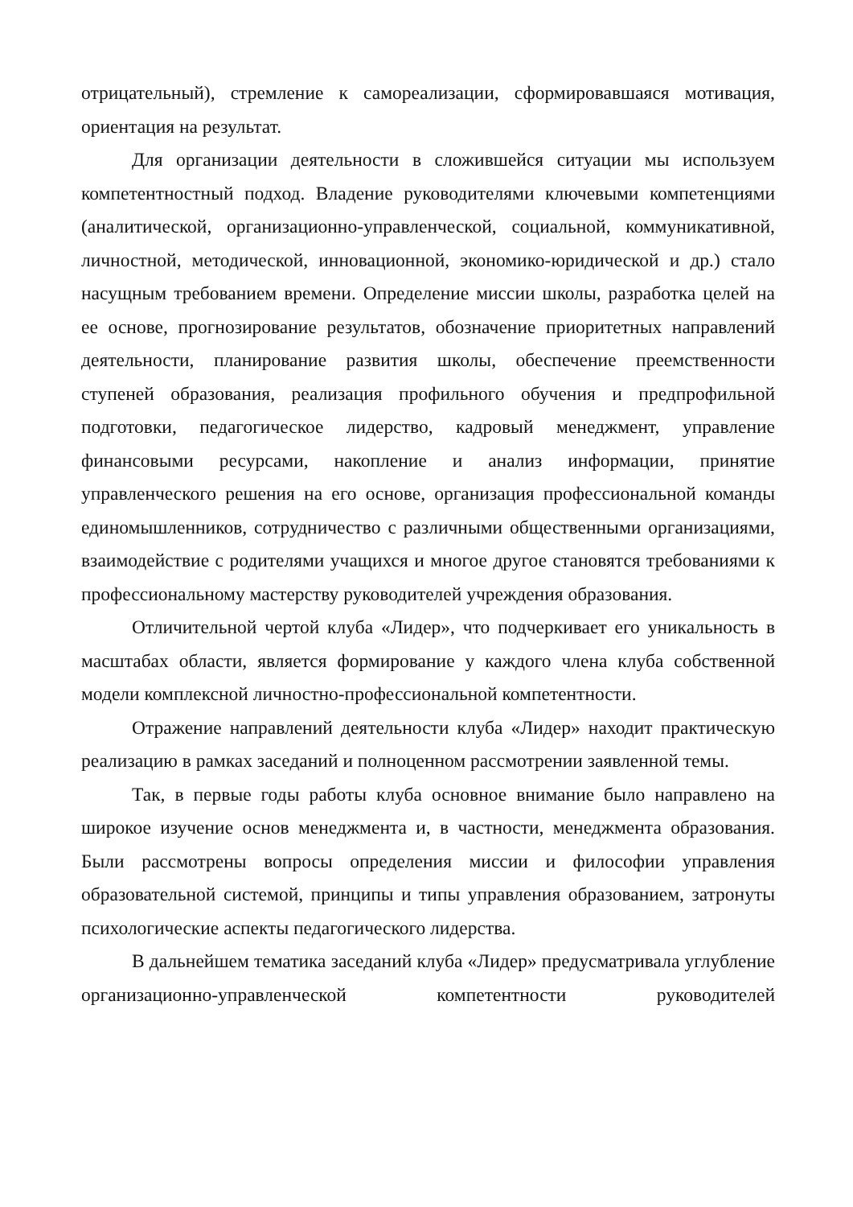отрицательный), стремление к самореализации, сформировавшаяся мотивация, ориентация на результат.
Для организации деятельности в сложившейся ситуации мы используем компетентностный подход. Владение руководителями ключевыми компетенциями (аналитической, организационно-управленческой, социальной, коммуникативной, личностной, методической, инновационной, экономико-юридической и др.) стало насущным требованием времени. Определение миссии школы, разработка целей на ее основе, прогнозирование результатов, обозначение приоритетных направлений деятельности, планирование развития школы, обеспечение преемственности ступеней образования, реализация профильного обучения и предпрофильной подготовки, педагогическое лидерство, кадровый менеджмент, управление финансовыми ресурсами, накопление и анализ информации, принятие управленческого решения на его основе, организация профессиональной команды единомышленников, сотрудничество с различными общественными организациями, взаимодействие с родителями учащихся и многое другое становятся требованиями к профессиональному мастерству руководителей учреждения образования.
Отличительной чертой клуба «Лидер», что подчеркивает его уникальность в масштабах области, является формирование у каждого члена клуба собственной модели комплексной личностно-профессиональной компетентности.
Отражение направлений деятельности клуба «Лидер» находит практическую реализацию в рамках заседаний и полноценном рассмотрении заявленной темы.
Так, в первые годы работы клуба основное внимание было направлено на широкое изучение основ менеджмента и, в частности, менеджмента образования. Были рассмотрены вопросы определения миссии и философии управления образовательной системой, принципы и типы управления образованием, затронуты психологические аспекты педагогического лидерства.
В дальнейшем тематика заседаний клуба «Лидер» предусматривала углубление организационно-управленческой компетентности руководителей